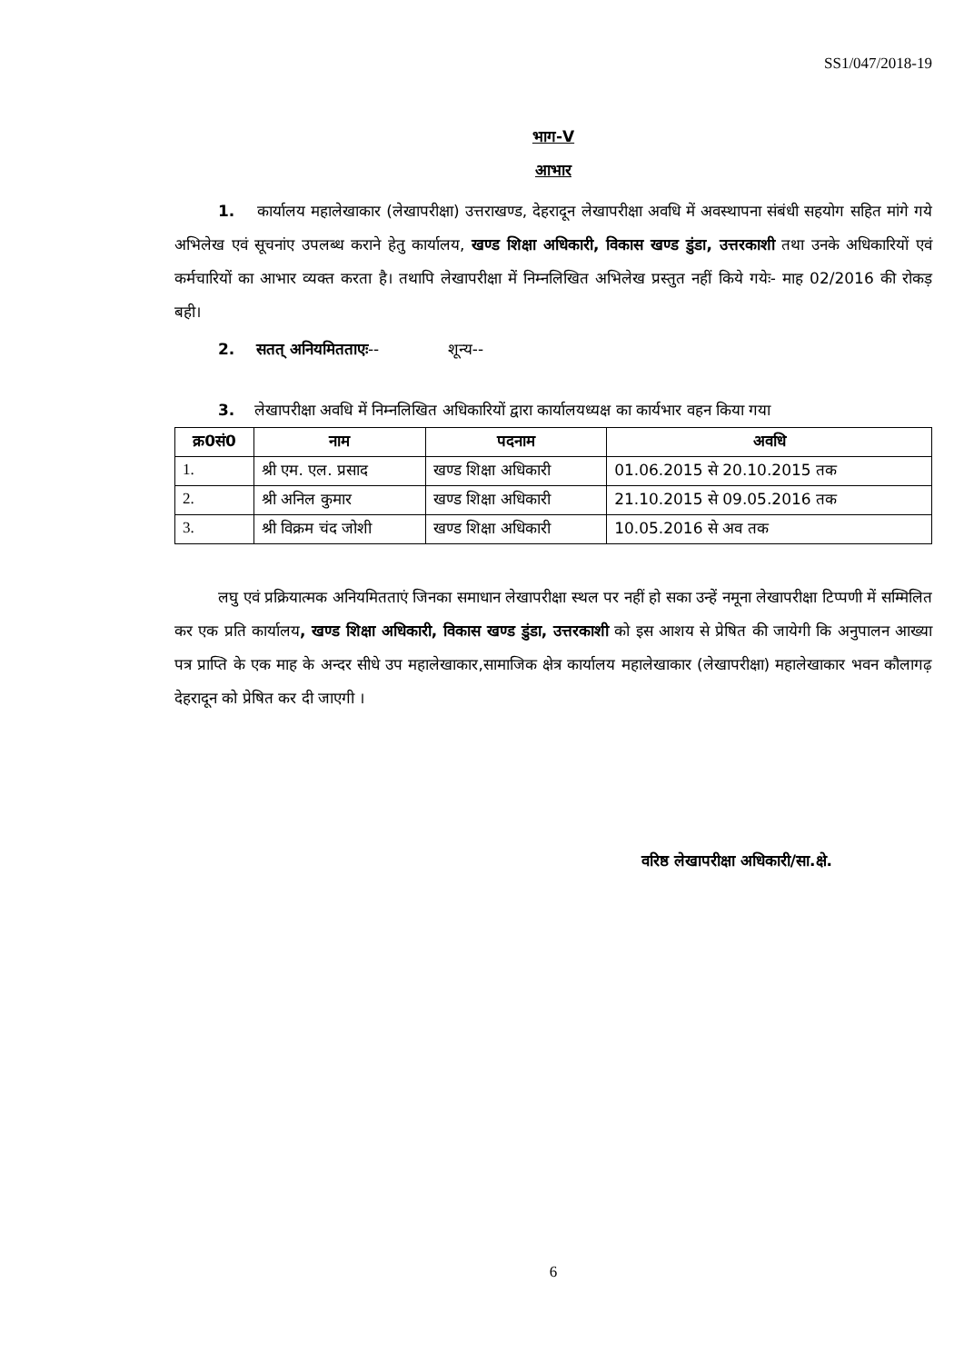SS1/047/2018-19
भाग-V
आभार
1. कार्यालय महालेखाकार (लेखापरीक्षा) उत्तराखण्ड, देहरादून लेखापरीक्षा अवधि में अवस्थापना संबंधी सहयोग सहित मांगे गये अभिलेख एवं सूचनांए उपलब्ध कराने हेतु कार्यालय, खण्ड शिक्षा अधिकारी, विकास खण्ड डुंडा, उत्तरकाशी तथा उनके अधिकारियों एवं कर्मचारियों का आभार व्यक्त करता है। तथापि लेखापरीक्षा में निम्नलिखित अभिलेख प्रस्तुत नहीं किये गयेः- माह 02/2016 की रोकड़ बही।
2. सतत् अनियमितताएः-- शून्य--
3. लेखापरीक्षा अवधि में निम्नलिखित अधिकारियों द्वारा कार्यालयध्यक्ष का कार्यभार वहन किया गया
| क्र0सं0 | नाम | पदनाम | अवधि |
| --- | --- | --- | --- |
| 1. | श्री एम. एल. प्रसाद | खण्ड शिक्षा अधिकारी | 01.06.2015 से 20.10.2015 तक |
| 2. | श्री अनिल कुमार | खण्ड शिक्षा अधिकारी | 21.10.2015 से 09.05.2016 तक |
| 3. | श्री विक्रम चंद जोशी | खण्ड शिक्षा अधिकारी | 10.05.2016 से अव तक |
लघु एवं प्रक्रियात्मक अनियमितताएं जिनका समाधान लेखापरीक्षा स्थल पर नहीं हो सका उन्हें नमूना लेखापरीक्षा टिप्पणी में सम्मिलित कर एक प्रति कार्यालय, खण्ड शिक्षा अधिकारी, विकास खण्ड डुंडा, उत्तरकाशी को इस आशय से प्रेषित की जायेगी कि अनुपालन आख्या पत्र प्राप्ति के एक माह के अन्दर सीधे उप महालेखाकार,सामाजिक क्षेत्र कार्यालय महालेखाकार (लेखापरीक्षा) महालेखाकार भवन कौलागढ़ देहरादून को प्रेषित कर दी जाएगी ।
वरिष्ठ लेखापरीक्षा अधिकारी/सा.क्षे.
6